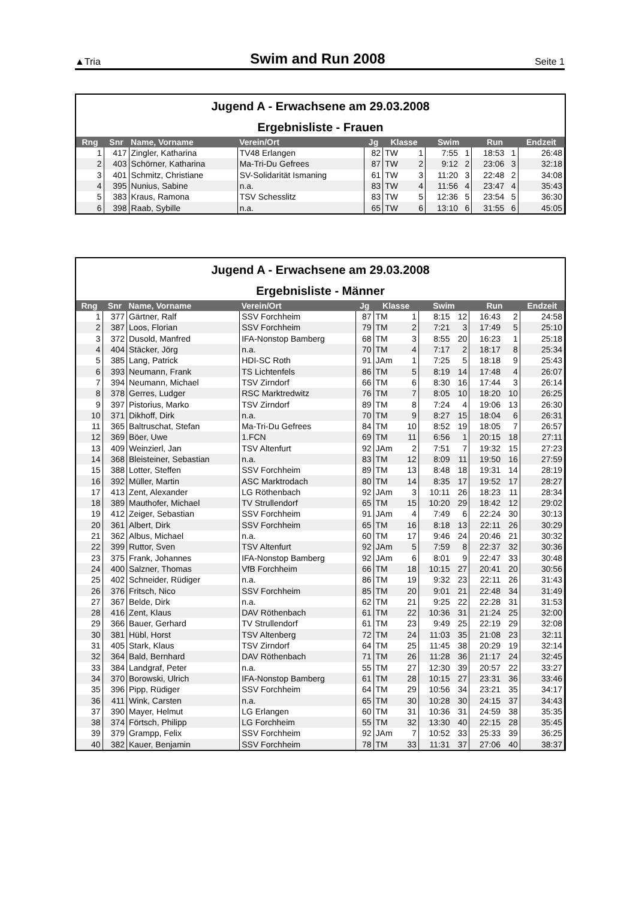▲Tria Swim and Run 2008 Seite 1
Jugend A - Erwachsene am 29.03.2008
Ergebnisliste - Frauen
| Rng | Snr | Name, Vorname | Verein/Ort | Jg | Klasse | | Swim | | Run | | Endzeit |
| --- | --- | --- | --- | --- | --- | --- | --- | --- | --- | --- | --- |
| 1 | 417 | Zingler, Katharina | TV48 Erlangen | 82 | TW | 1 | 7:55 | 1 | 18:53 | 1 | 26:48 |
| 2 | 403 | Schörner, Katharina | Ma-Tri-Du Gefrees | 87 | TW | 2 | 9:12 | 2 | 23:06 | 3 | 32:18 |
| 3 | 401 | Schmitz, Christiane | SV-Solidarität Ismaning | 61 | TW | 3 | 11:20 | 3 | 22:48 | 2 | 34:08 |
| 4 | 395 | Nunius, Sabine | n.a. | 83 | TW | 4 | 11:56 | 4 | 23:47 | 4 | 35:43 |
| 5 | 383 | Kraus, Ramona | TSV Schesslitz | 83 | TW | 5 | 12:36 | 5 | 23:54 | 5 | 36:30 |
| 6 | 398 | Raab, Sybille | n.a. | 65 | TW | 6 | 13:10 | 6 | 31:55 | 6 | 45:05 |
Jugend A - Erwachsene am 29.03.2008
Ergebnisliste - Männer
| Rng | Snr | Name, Vorname | Verein/Ort | Jg | Klasse | | Swim | | Run | | Endzeit |
| --- | --- | --- | --- | --- | --- | --- | --- | --- | --- | --- | --- |
| 1 | 377 | Gärtner, Ralf | SSV Forchheim | 87 | TM | 1 | 8:15 | 12 | 16:43 | 2 | 24:58 |
| 2 | 387 | Loos, Florian | SSV Forchheim | 79 | TM | 2 | 7:21 | 3 | 17:49 | 5 | 25:10 |
| 3 | 372 | Dusold, Manfred | IFA-Nonstop Bamberg | 68 | TM | 3 | 8:55 | 20 | 16:23 | 1 | 25:18 |
| 4 | 404 | Stäcker, Jörg | n.a. | 70 | TM | 4 | 7:17 | 2 | 18:17 | 8 | 25:34 |
| 5 | 385 | Lang, Patrick | HDI-SC Roth | 91 | JAm | 1 | 7:25 | 5 | 18:18 | 9 | 25:43 |
| 6 | 393 | Neumann, Frank | TS Lichtenfels | 86 | TM | 5 | 8:19 | 14 | 17:48 | 4 | 26:07 |
| 7 | 394 | Neumann, Michael | TSV Zirndorf | 66 | TM | 6 | 8:30 | 16 | 17:44 | 3 | 26:14 |
| 8 | 378 | Gerres, Ludger | RSC Marktredwitz | 76 | TM | 7 | 8:05 | 10 | 18:20 | 10 | 26:25 |
| 9 | 397 | Pistorius, Marko | TSV Zirndorf | 89 | TM | 8 | 7:24 | 4 | 19:06 | 13 | 26:30 |
| 10 | 371 | Dikhoff, Dirk | n.a. | 70 | TM | 9 | 8:27 | 15 | 18:04 | 6 | 26:31 |
| 11 | 365 | Baltruschat, Stefan | Ma-Tri-Du Gefrees | 84 | TM | 10 | 8:52 | 19 | 18:05 | 7 | 26:57 |
| 12 | 369 | Böer, Uwe | 1.FCN | 69 | TM | 11 | 6:56 | 1 | 20:15 | 18 | 27:11 |
| 13 | 409 | Weinzierl, Jan | TSV Altenfurt | 92 | JAm | 2 | 7:51 | 7 | 19:32 | 15 | 27:23 |
| 14 | 368 | Bleisteiner, Sebastian | n.a. | 83 | TM | 12 | 8:09 | 11 | 19:50 | 16 | 27:59 |
| 15 | 388 | Lotter, Steffen | SSV Forchheim | 89 | TM | 13 | 8:48 | 18 | 19:31 | 14 | 28:19 |
| 16 | 392 | Müller, Martin | ASC Marktrodach | 80 | TM | 14 | 8:35 | 17 | 19:52 | 17 | 28:27 |
| 17 | 413 | Zent, Alexander | LG Röthenbach | 92 | JAm | 3 | 10:11 | 26 | 18:23 | 11 | 28:34 |
| 18 | 389 | Mauthofer, Michael | TV Strullendorf | 65 | TM | 15 | 10:20 | 29 | 18:42 | 12 | 29:02 |
| 19 | 412 | Zeiger, Sebastian | SSV Forchheim | 91 | JAm | 4 | 7:49 | 6 | 22:24 | 30 | 30:13 |
| 20 | 361 | Albert, Dirk | SSV Forchheim | 65 | TM | 16 | 8:18 | 13 | 22:11 | 26 | 30:29 |
| 21 | 362 | Albus, Michael | n.a. | 60 | TM | 17 | 9:46 | 24 | 20:46 | 21 | 30:32 |
| 22 | 399 | Ruttor, Sven | TSV Altenfurt | 92 | JAm | 5 | 7:59 | 8 | 22:37 | 32 | 30:36 |
| 23 | 375 | Frank, Johannes | IFA-Nonstop Bamberg | 92 | JAm | 6 | 8:01 | 9 | 22:47 | 33 | 30:48 |
| 24 | 400 | Salzner, Thomas | VfB Forchheim | 66 | TM | 18 | 10:15 | 27 | 20:41 | 20 | 30:56 |
| 25 | 402 | Schneider, Rüdiger | n.a. | 86 | TM | 19 | 9:32 | 23 | 22:11 | 26 | 31:43 |
| 26 | 376 | Fritsch, Nico | SSV Forchheim | 85 | TM | 20 | 9:01 | 21 | 22:48 | 34 | 31:49 |
| 27 | 367 | Belde, Dirk | n.a. | 62 | TM | 21 | 9:25 | 22 | 22:28 | 31 | 31:53 |
| 28 | 416 | Zent, Klaus | DAV Röthenbach | 61 | TM | 22 | 10:36 | 31 | 21:24 | 25 | 32:00 |
| 29 | 366 | Bauer, Gerhard | TV Strullendorf | 61 | TM | 23 | 9:49 | 25 | 22:19 | 29 | 32:08 |
| 30 | 381 | Hübl, Horst | TSV Altenberg | 72 | TM | 24 | 11:03 | 35 | 21:08 | 23 | 32:11 |
| 31 | 405 | Stark, Klaus | TSV Zirndorf | 64 | TM | 25 | 11:45 | 38 | 20:29 | 19 | 32:14 |
| 32 | 364 | Bald, Bernhard | DAV Röthenbach | 71 | TM | 26 | 11:28 | 36 | 21:17 | 24 | 32:45 |
| 33 | 384 | Landgraf, Peter | n.a. | 55 | TM | 27 | 12:30 | 39 | 20:57 | 22 | 33:27 |
| 34 | 370 | Borowski, Ulrich | IFA-Nonstop Bamberg | 61 | TM | 28 | 10:15 | 27 | 23:31 | 36 | 33:46 |
| 35 | 396 | Pipp, Rüdiger | SSV Forchheim | 64 | TM | 29 | 10:56 | 34 | 23:21 | 35 | 34:17 |
| 36 | 411 | Wink, Carsten | n.a. | 65 | TM | 30 | 10:28 | 30 | 24:15 | 37 | 34:43 |
| 37 | 390 | Mayer, Helmut | LG Erlangen | 60 | TM | 31 | 10:36 | 31 | 24:59 | 38 | 35:35 |
| 38 | 374 | Förtsch, Philipp | LG Forchheim | 55 | TM | 32 | 13:30 | 40 | 22:15 | 28 | 35:45 |
| 39 | 379 | Grampp, Felix | SSV Forchheim | 92 | JAm | 7 | 10:52 | 33 | 25:33 | 39 | 36:25 |
| 40 | 382 | Kauer, Benjamin | SSV Forchheim | 78 | TM | 33 | 11:31 | 37 | 27:06 | 40 | 38:37 |